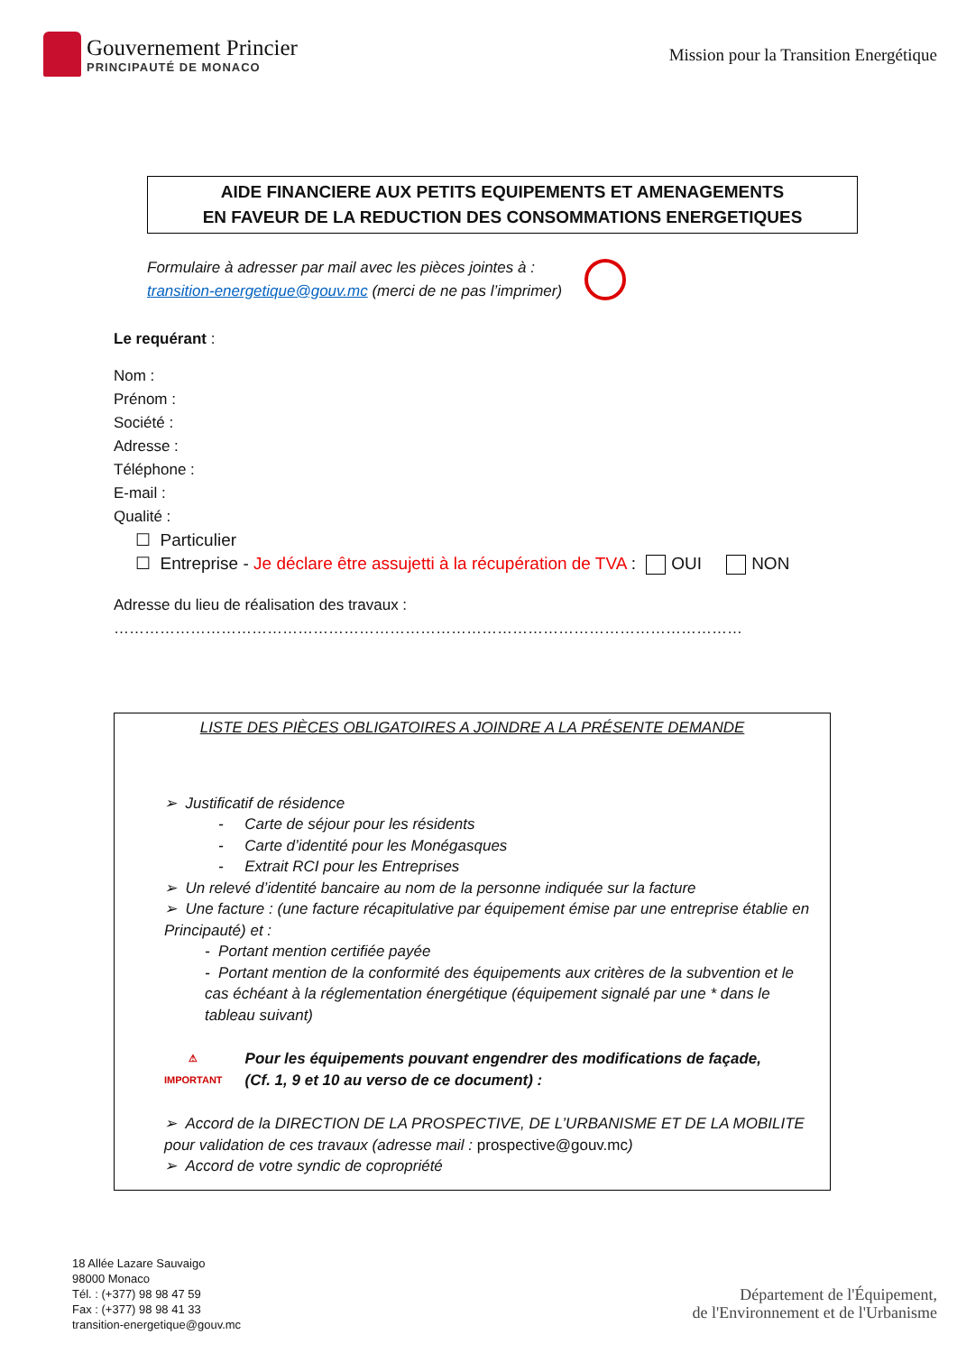Gouvernement Princier
PRINCIPAUTÉ DE MONACO
Mission pour la Transition Energétique
AIDE FINANCIERE AUX PETITS EQUIPEMENTS ET AMENAGEMENTS
EN FAVEUR DE LA REDUCTION DES CONSOMMATIONS ENERGETIQUES
Formulaire à adresser par mail avec les pièces jointes à :
transition-energetique@gouv.mc (merci de ne pas l’imprimer)
Le requérant :
Nom :
Prénom :
Société :
Adresse :
Téléphone :
E-mail :
Qualité :
☐ Particulier
☐ Entreprise - Je déclare être assujetti à la récupération de TVA : OUI NON
Adresse du lieu de réalisation des travaux :
……………………………………………………………………………………………………………
LISTE DES PIÈCES OBLIGATOIRES A JOINDRE A LA PRÉSENTE DEMANDE
➢ Justificatif de résidence
- Carte de séjour pour les résidents
- Carte d’identité pour les Monégasques
- Extrait RCI pour les Entreprises
➢ Un relevé d’identité bancaire au nom de la personne indiquée sur la facture
➢ Une facture : (une facture récapitulative par équipement émise par une entreprise établie en Principauté) et :
- Portant mention certifiée payée
- Portant mention de la conformité des équipements aux critères de la subvention et le cas échéant à la réglementation énergétique (équipement signalé par une * dans le tableau suivant)
⚠
IMPORTANT
Pour les équipements pouvant engendrer des modifications de façade,
(Cf. 1, 9 et 10 au verso de ce document) :
➢ Accord de la DIRECTION DE LA PROSPECTIVE, DE L’URBANISME ET DE LA MOBILITE pour validation de ces travaux (adresse mail : prospective@gouv.mc)
➢ Accord de votre syndic de copropriété
18 Allée Lazare Sauvaigo
98000 Monaco
Tél. : (+377) 98 98 47 59
Fax : (+377) 98 98 41 33
transition-energetique@gouv.mc
Département de l'Équipement,
de l'Environnement et de l'Urbanisme